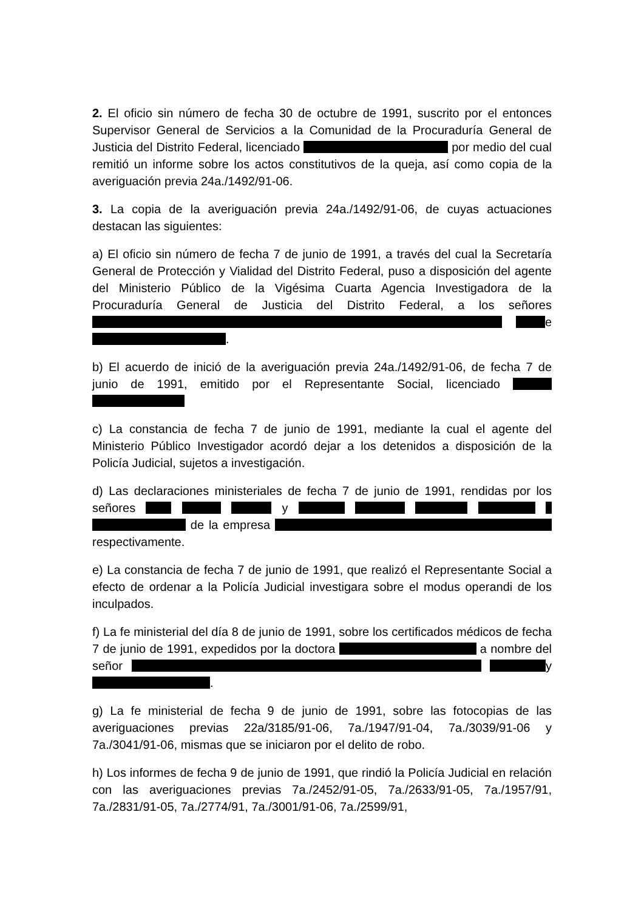2. El oficio sin número de fecha 30 de octubre de 1991, suscrito por el entonces Supervisor General de Servicios a la Comunidad de la Procuraduría General de Justicia del Distrito Federal, licenciado por medio del cual remitió un informe sobre los actos constitutivos de la queja, así como copia de la averiguación previa 24a./1492/91-06.
3. La copia de la averiguación previa 24a./1492/91-06, de cuyas actuaciones destacan las siguientes:
a) El oficio sin número de fecha 7 de junio de 1991, a través del cual la Secretaría General de Protección y Vialidad del Distrito Federal, puso a disposición del agente del Ministerio Público de la Vigésima Cuarta Agencia Investigadora de la Procuraduría General de Justicia del Distrito Federal, a los señores e .
b) El acuerdo de inició de la averiguación previa 24a./1492/91-06, de fecha 7 de junio de 1991, emitido por el Representante Social, licenciado
c) La constancia de fecha 7 de junio de 1991, mediante la cual el agente del Ministerio Público Investigador acordó dejar a los detenidos a disposición de la Policía Judicial, sujetos a investigación.
d) Las declaraciones ministeriales de fecha 7 de junio de 1991, rendidas por los señores y de la empresa respectivamente.
e) La constancia de fecha 7 de junio de 1991, que realizó el Representante Social a efecto de ordenar a la Policía Judicial investigara sobre el modus operandi de los inculpados.
f) La fe ministerial del día 8 de junio de 1991, sobre los certificados médicos de fecha 7 de junio de 1991, expedidos por la doctora a nombre del señor y .
g) La fe ministerial de fecha 9 de junio de 1991, sobre las fotocopias de las averiguaciones previas 22a/3185/91-06, 7a./1947/91-04, 7a./3039/91-06 y 7a./3041/91-06, mismas que se iniciaron por el delito de robo.
h) Los informes de fecha 9 de junio de 1991, que rindió la Policía Judicial en relación con las averiguaciones previas 7a./2452/91-05, 7a./2633/91-05, 7a./1957/91, 7a./2831/91-05, 7a./2774/91, 7a./3001/91-06, 7a./2599/91,